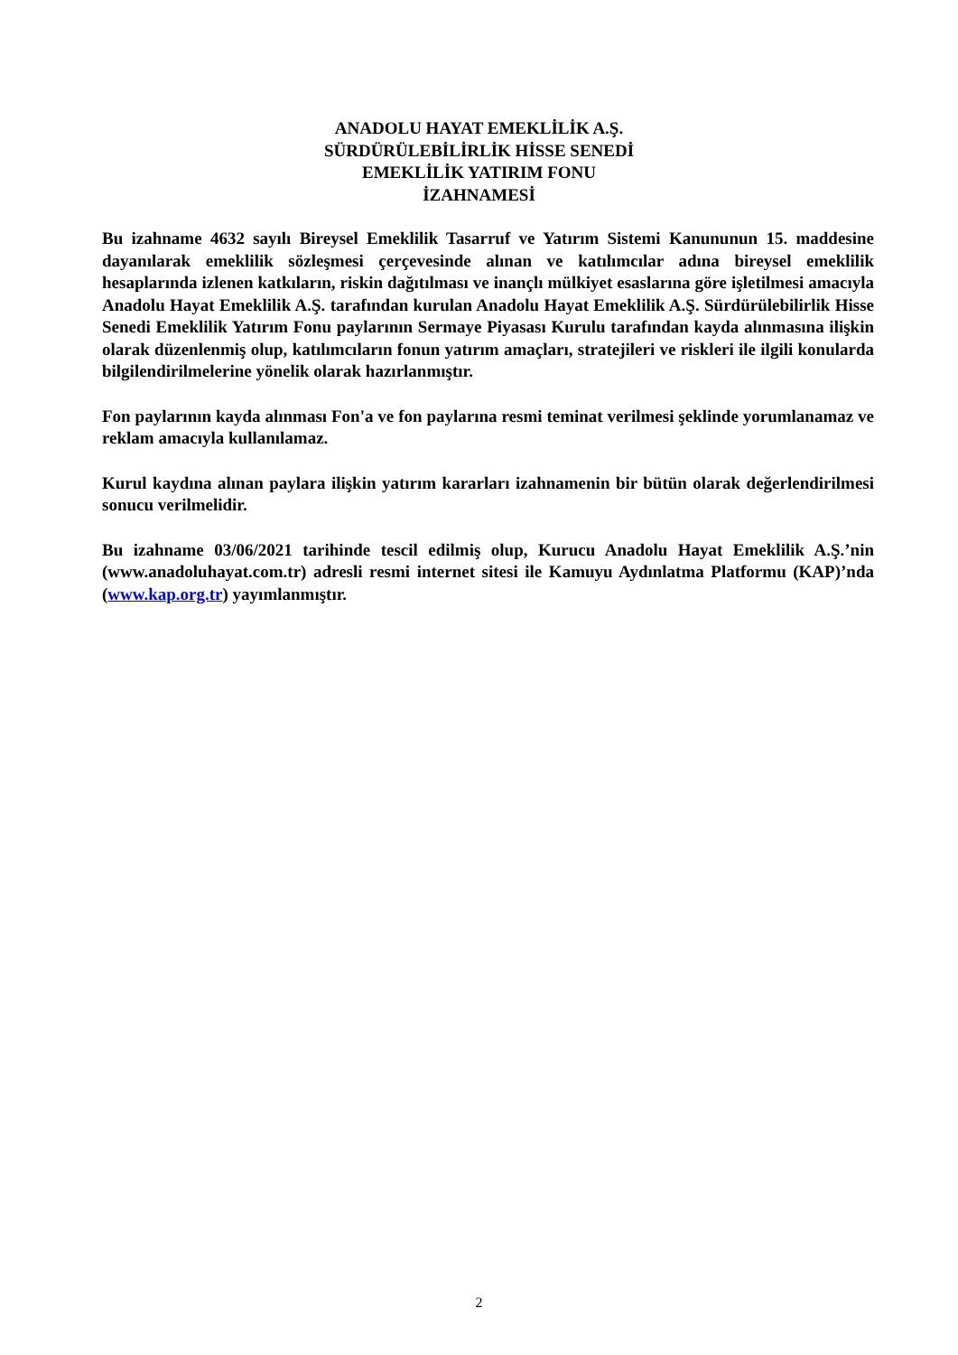ANADOLU HAYAT EMEKLİLİK A.Ş.
SÜRDÜRÜLEBİLİRLİK HİSSE SENEDİ
EMEKLİLİK YATIRIM FONU
İZAHNAMESİ
Bu izahname 4632 sayılı Bireysel Emeklilik Tasarruf ve Yatırım Sistemi Kanununun 15. maddesine dayanılarak emeklilik sözleşmesi çerçevesinde alınan ve katılımcılar adına bireysel emeklilik hesaplarında izlenen katkıların, riskin dağıtılması ve inançlı mülkiyet esaslarına göre işletilmesi amacıyla Anadolu Hayat Emeklilik A.Ş. tarafından kurulan Anadolu Hayat Emeklilik A.Ş. Sürdürülebilirlik Hisse Senedi Emeklilik Yatırım Fonu paylarının Sermaye Piyasası Kurulu tarafından kayda alınmasına ilişkin olarak düzenlenmiş olup, katılımcıların fonun yatırım amaçları, stratejileri ve riskleri ile ilgili konularda bilgilendirilmelerine yönelik olarak hazırlanmıştır.
Fon paylarının kayda alınması Fon'a ve fon paylarına resmi teminat verilmesi şeklinde yorumlanamaz ve reklam amacıyla kullanılamaz.
Kurul kaydına alınan paylara ilişkin yatırım kararları izahnamenin bir bütün olarak değerlendirilmesi sonucu verilmelidir.
Bu izahname 03/06/2021 tarihinde tescil edilmiş olup, Kurucu Anadolu Hayat Emeklilik A.Ş.’nin (www.anadoluhayat.com.tr) adresli resmi internet sitesi ile Kamuyu Aydınlatma Platformu (KAP)’nda (www.kap.org.tr) yayımlanmıştır.
2